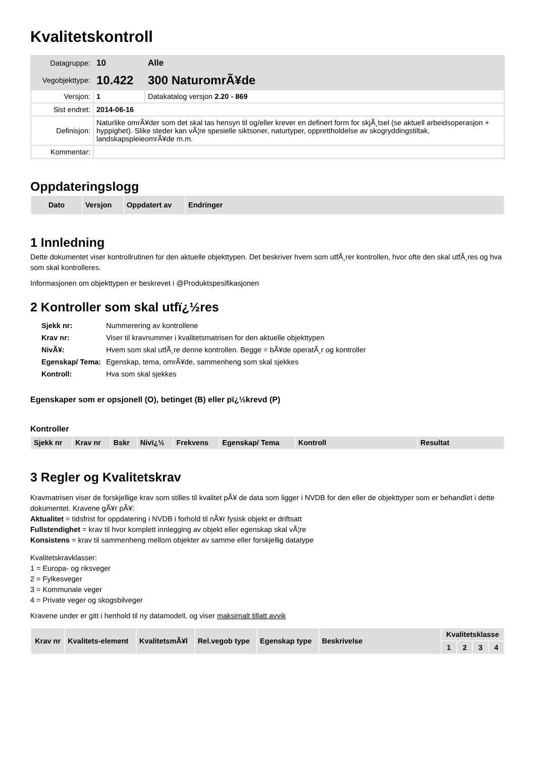Kvalitetskontroll
| Datagruppe: | 10 | Alle |
| Vegobjekttype: | 10.422 | 300 NaturomrÃ¥de |
| Versjon: | 1 | Datakatalog versjon 2.20 - 869 |
| Sist endret: | 2014-06-16 | |
| Definisjon: | Naturlike omrÃ¥der som det skal tas hensyn til og/eller krever en definert form for skjÃ¸tsel (se aktuell arbeidsoperasjon + hyppighet). Slike steder kan vÃ¦re spesielle siktsoner, naturtyper, opprettholdelse av skogryddingstiltak, landskapspleieomrÃ¥de m.m. | |
| Kommentar: | | |
Oppdateringslogg
| Dato | Versjon | Oppdatert av | Endringer |
| --- | --- | --- | --- |
1 Innledning
Dette dokumentet viser kontrollrutinen for den aktuelle objekttypen. Det beskriver hvem som utfÃ¸rer kontrollen, hvor ofte den skal utfÃ¸res og hva som skal kontrolleres.
Informasjonen om objekttypen er beskrevet i @Produktspesifikasjonen
2 Kontroller som skal utfï¿½res
| Sjekk nr: | Nummerering av kontrollene |
| Krav nr: | Viser til kravnummer i kvalitetsmatrisen for den aktuelle objekttypen |
| NivÃ¥: | Hvem som skal utfÃ¸re denne kontrollen. Begge = bÃ¥de operatÃ¸r og kontroller |
| Egenskap/ Tema: | Egenskap, tema, omrÃ¥de, sammenheng som skal sjekkes |
| Kontroll: | Hva som skal sjekkes |
Egenskaper som er opsjonell (O), betinget (B) eller pï¿½krevd (P)
Kontroller
| Sjekk nr | Krav nr | Bskr | Nivï¿½ | Frekvens | Egenskap/ Tema | Kontroll | Resultat |
| --- | --- | --- | --- | --- | --- | --- | --- |
3 Regler og Kvalitetskrav
Kravmatrisen viser de forskjellige krav som stilles til kvalitet pÃ¥ de data som ligger i NVDB for den eller de objekttyper som er behandlet i dette dokumentet. Kravene gÃ¥r pÃ¥:
Aktualitet = tidsfrist for oppdatering i NVDB i forhold til nÃ¥r fysisk objekt er driftsatt
Fullstendighet = krav til hvor komplett innlegging av objekt eller egenskap skal vÃ¦re
Konsistens = krav til sammenheng mellom objekter av samme eller forskjellig datatype
Kvalitetskravklasser:
1 = Europa- og riksveger
2 = Fylkesveger
3 = Kommunale veger
4 = Private veger og skogsbilveger
Kravene under er gitt i henhold til ny datamodell, og viser maksimalt tillatt avvik
| Krav nr | Kvalitets-element | KvalitetsmÃ¥l | Rel.vegob type | Egenskap type | Beskrivelse | Kvalitetsklasse | | | |
| --- | --- | --- | --- | --- | --- | --- | --- | --- | --- |
| | | | | | | 1 | 2 | 3 | 4 |